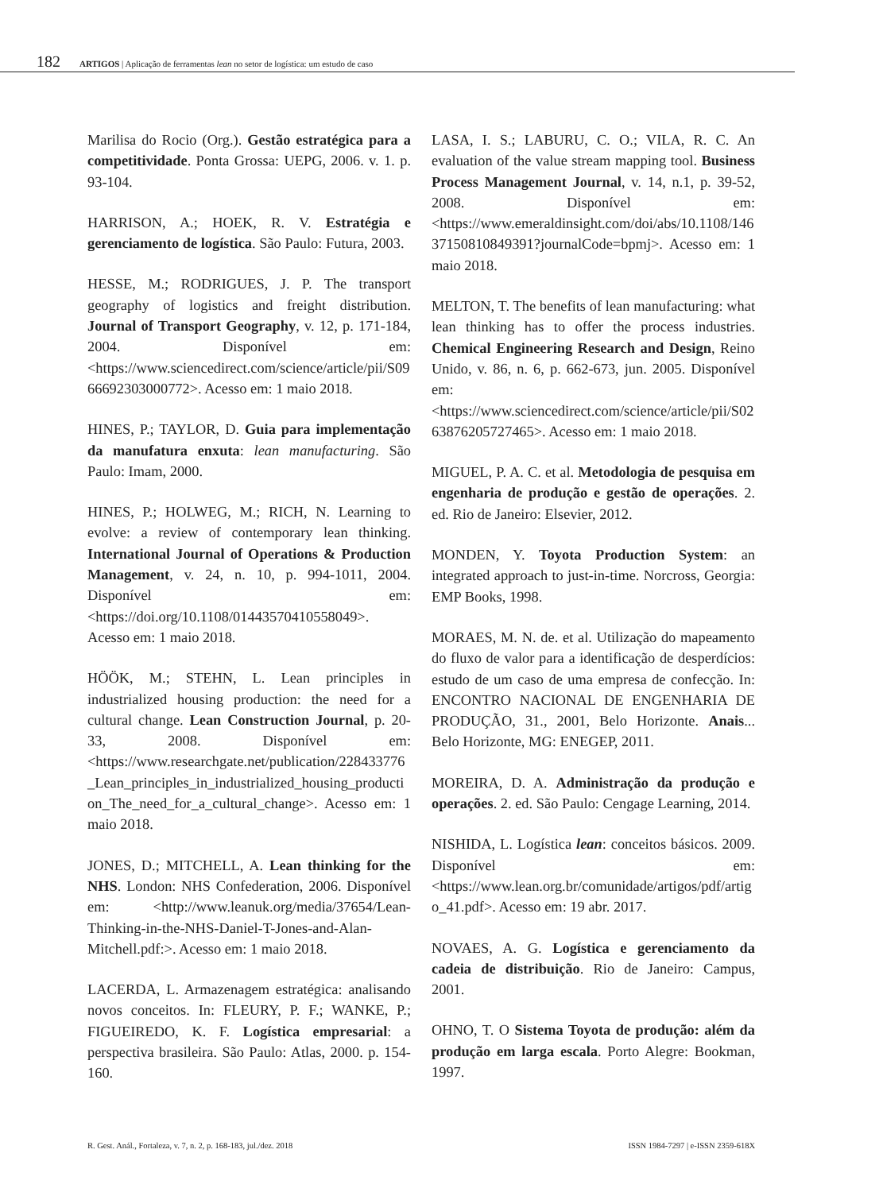182 ARTIGOS | Aplicação de ferramentas lean no setor de logística: um estudo de caso
Marilisa do Rocio (Org.). Gestão estratégica para a competitividade. Ponta Grossa: UEPG, 2006. v. 1. p. 93-104.
HARRISON, A.; HOEK, R. V. Estratégia e gerenciamento de logística. São Paulo: Futura, 2003.
HESSE, M.; RODRIGUES, J. P. The transport geography of logistics and freight distribution. Journal of Transport Geography, v. 12, p. 171-184, 2004. Disponível em: <https://www.sciencedirect.com/science/article/pii/S0966692303000772>. Acesso em: 1 maio 2018.
HINES, P.; TAYLOR, D. Guia para implementação da manufatura enxuta: lean manufacturing. São Paulo: Imam, 2000.
HINES, P.; HOLWEG, M.; RICH, N. Learning to evolve: a review of contemporary lean thinking. International Journal of Operations & Production Management, v. 24, n. 10, p. 994-1011, 2004. Disponível em: <https://doi.org/10.1108/01443570410558049>. Acesso em: 1 maio 2018.
HÖÖK, M.; STEHN, L. Lean principles in industrialized housing production: the need for a cultural change. Lean Construction Journal, p. 20-33, 2008. Disponível em: <https://www.researchgate.net/publication/228433776_Lean_principles_in_industrialized_housing_production_The_need_for_a_cultural_change>. Acesso em: 1 maio 2018.
JONES, D.; MITCHELL, A. Lean thinking for the NHS. London: NHS Confederation, 2006. Disponível em: <http://www.leanuk.org/media/37654/Lean-Thinking-in-the-NHS-Daniel-T-Jones-and-Alan-Mitchell.pdf:>. Acesso em: 1 maio 2018.
LACERDA, L. Armazenagem estratégica: analisando novos conceitos. In: FLEURY, P. F.; WANKE, P.; FIGUEIREDO, K. F. Logística empresarial: a perspectiva brasileira. São Paulo: Atlas, 2000. p. 154-160.
LASA, I. S.; LABURU, C. O.; VILA, R. C. An evaluation of the value stream mapping tool. Business Process Management Journal, v. 14, n.1, p. 39-52, 2008. Disponível em: <https://www.emeraldinsight.com/doi/abs/10.1108/14637150810849391?journalCode=bpmj>. Acesso em: 1 maio 2018.
MELTON, T. The benefits of lean manufacturing: what lean thinking has to offer the process industries. Chemical Engineering Research and Design, Reino Unido, v. 86, n. 6, p. 662-673, jun. 2005. Disponível em: <https://www.sciencedirect.com/science/article/pii/S0263876205727465>. Acesso em: 1 maio 2018.
MIGUEL, P. A. C. et al. Metodologia de pesquisa em engenharia de produção e gestão de operações. 2. ed. Rio de Janeiro: Elsevier, 2012.
MONDEN, Y. Toyota Production System: an integrated approach to just-in-time. Norcross, Georgia: EMP Books, 1998.
MORAES, M. N. de. et al. Utilização do mapeamento do fluxo de valor para a identificação de desperdícios: estudo de um caso de uma empresa de confecção. In: ENCONTRO NACIONAL DE ENGENHARIA DE PRODUÇÃO, 31., 2001, Belo Horizonte. Anais... Belo Horizonte, MG: ENEGEP, 2011.
MOREIRA, D. A. Administração da produção e operações. 2. ed. São Paulo: Cengage Learning, 2014.
NISHIDA, L. Logística lean: conceitos básicos. 2009. Disponível em: <https://www.lean.org.br/comunidade/artigos/pdf/artigo_41.pdf>. Acesso em: 19 abr. 2017.
NOVAES, A. G. Logística e gerenciamento da cadeia de distribuição. Rio de Janeiro: Campus, 2001.
OHNO, T. O Sistema Toyota de produção: além da produção em larga escala. Porto Alegre: Bookman, 1997.
R. Gest. Anál., Fortaleza, v. 7, n. 2, p. 168-183, jul./dez. 2018 ISSN 1984-7297 | e-ISSN 2359-618X